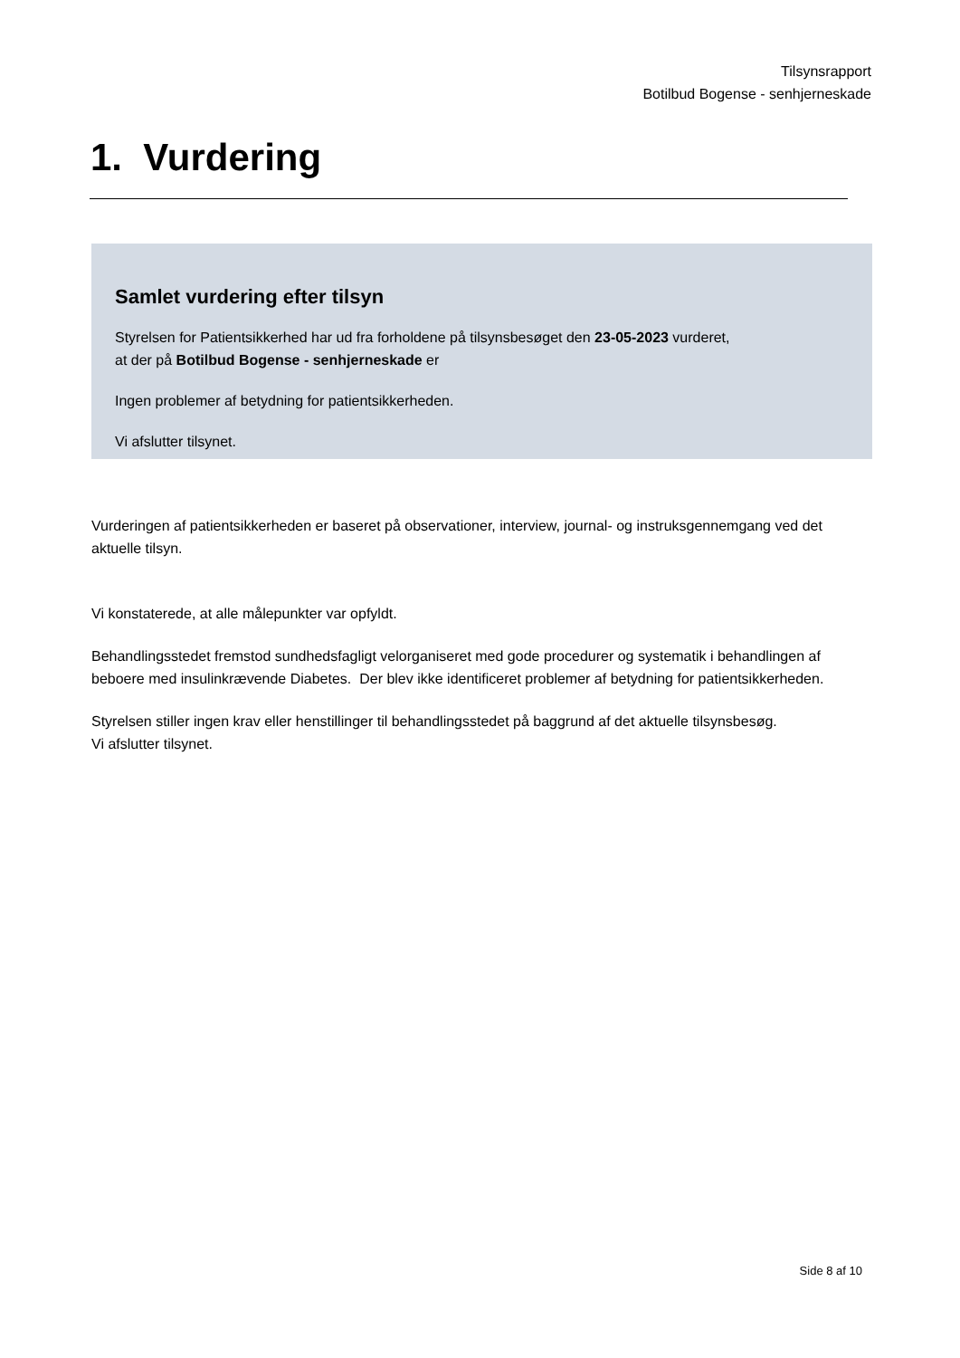Tilsynsrapport
Botilbud Bogense - senhjerneskade
1. Vurdering
Samlet vurdering efter tilsyn
Styrelsen for Patientsikkerhed har ud fra forholdene på tilsynsbesøget den 23-05-2023 vurderet,
at der på Botilbud Bogense - senhjerneskade er
Ingen problemer af betydning for patientsikkerheden.
Vi afslutter tilsynet.
Vurderingen af patientsikkerheden er baseret på observationer, interview, journal- og instruksgennemgang ved det aktuelle tilsyn.
Vi konstaterede, at alle målepunkter var opfyldt.
Behandlingsstedet fremstod sundhedsfagligt velorganiseret med gode procedurer og systematik i behandlingen af beboere med insulinkrævende Diabetes. Der blev ikke identificeret problemer af betydning for patientsikkerheden.
Styrelsen stiller ingen krav eller henstillinger til behandlingsstedet på baggrund af det aktuelle tilsynsbesøg.
Vi afslutter tilsynet.
Side 8 af 10